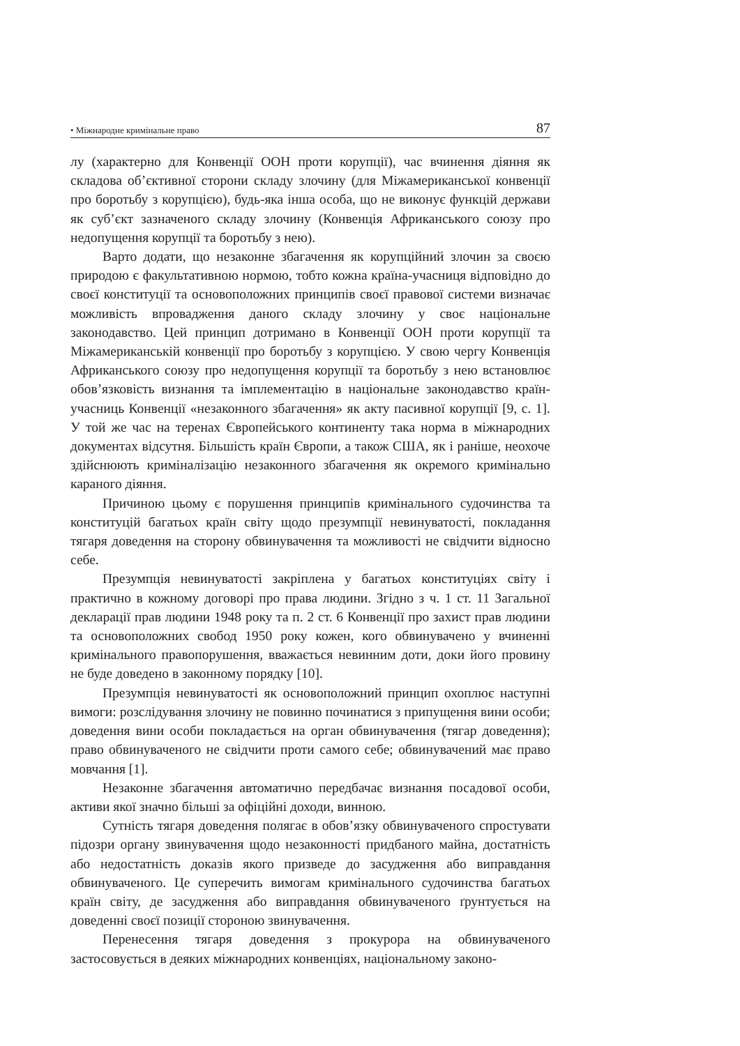• Міжнародне кримінальне право 87
лу (характерно для Конвенції ООН проти корупції), час вчинення діяння як складова об’єктивної сторони складу злочину (для Міжамериканської конвенції про боротьбу з корупцією), будь-яка інша особа, що не виконує функцій держави як суб’єкт зазначеного складу злочину (Конвенція Африканського союзу про недопущення корупції та боротьбу з нею).
Варто додати, що незаконне збагачення як корупційний злочин за своєю природою є факультативною нормою, тобто кожна країна-учасниця відповідно до своєї конституції та основоположних принципів своєї правової системи визначає можливість впровадження даного складу злочину у своє національне законодавство. Цей принцип дотримано в Конвенції ООН проти корупції та Міжамериканській конвенції про боротьбу з корупцією. У свою чергу Конвенція Африканського союзу про недопущення корупції та боротьбу з нею встановлює обов’язковість визнання та імплементацію в національне законодавство країн-учасниць Конвенції «незаконного збагачення» як акту пасивної корупції [9, с. 1]. У той же час на теренах Європейського континенту така норма в міжнародних документах відсутня. Більшість країн Європи, а також США, як і раніше, неохоче здійснюють криміналізацію незаконного збагачення як окремого кримінально караного діяння.
Причиною цьому є порушення принципів кримінального судочинства та конституцій багатьох країн світу щодо презумпції невинуватості, покладання тягаря доведення на сторону обвинувачення та можливості не свідчити відносно себе.
Презумпція невинуватості закріплена у багатьох конституціях світу і практично в кожному договорі про права людини. Згідно з ч. 1 ст. 11 Загальної декларації прав людини 1948 року та п. 2 ст. 6 Конвенції про захист прав людини та основоположних свобод 1950 року кожен, кого обвинувачено у вчиненні кримінального правопорушення, вважається невинним доти, доки його провину не буде доведено в законному порядку [10].
Презумпція невинуватості як основоположний принцип охоплює наступні вимоги: розслідування злочину не повинно починатися з припущення вини особи; доведення вини особи покладається на орган обвинувачення (тягар доведення); право обвинуваченого не свідчити проти самого себе; обвинувачений має право мовчання [1].
Незаконне збагачення автоматично передбачає визнання посадової особи, активи якої значно більші за офіційні доходи, винною.
Сутність тягаря доведення полягає в обов’язку обвинуваченого спростувати підозри органу звинувачення щодо незаконності придбаного майна, достатність або недостатність доказів якого призведе до засудження або виправдання обвинуваченого. Це суперечить вимогам кримінального судочинства багатьох країн світу, де засудження або виправдання обвинуваченого ґрунтується на доведенні своєї позиції стороною звинувачення.
Перенесення тягаря доведення з прокурора на обвинуваченого застосовується в деяких міжнародних конвенціях, національному законо-